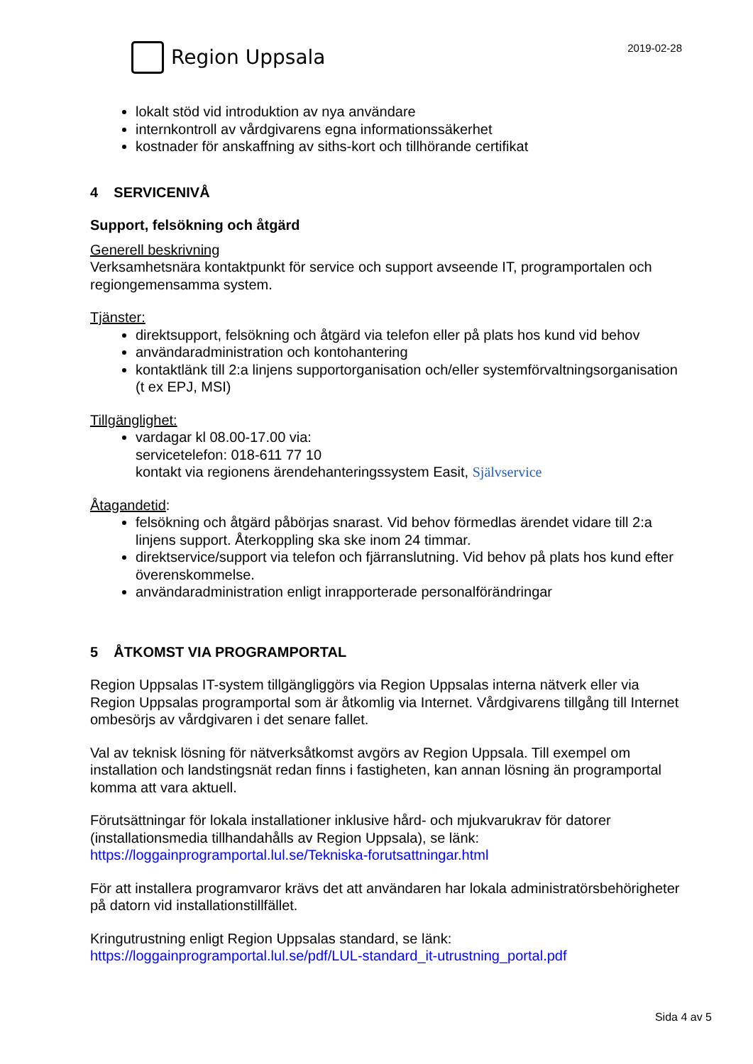Region Uppsala
2019-02-28
lokalt stöd vid introduktion av nya användare
internkontroll av vårdgivarens egna informationssäkerhet
kostnader för anskaffning av siths-kort och tillhörande certifikat
4 SERVICENIVÅ
Support, felsökning och åtgärd
Generell beskrivning
Verksamhetsnära kontaktpunkt för service och support avseende IT, programportalen och regiongemensamma system.
Tjänster:
direktsupport, felsökning och åtgärd via telefon eller på plats hos kund vid behov
användaradministration och kontohantering
kontaktlänk till 2:a linjens supportorganisation och/eller systemförvaltningsorganisation (t ex EPJ, MSI)
Tillgänglighet:
vardagar kl 08.00-17.00 via:
servicetelefon: 018-611 77 10
kontakt via regionens ärendehanteringssystem Easit, Självservice
Åtagandetid:
felsökning och åtgärd påbörjas snarast. Vid behov förmedlas ärendet vidare till 2:a linjens support. Återkoppling ska ske inom 24 timmar.
direktservice/support via telefon och fjärranslutning. Vid behov på plats hos kund efter överenskommelse.
användaradministration enligt inrapporterade personalförändringar
5 ÅTKOMST VIA PROGRAMPORTAL
Region Uppsalas IT-system tillgängliggörs via Region Uppsalas interna nätverk eller via Region Uppsalas programportal som är åtkomlig via Internet. Vårdgivarens tillgång till Internet ombesörjs av vårdgivaren i det senare fallet.
Val av teknisk lösning för nätverksåtkomst avgörs av Region Uppsala. Till exempel om installation och landstingsnät redan finns i fastigheten, kan annan lösning än programportal komma att vara aktuell.
Förutsättningar för lokala installationer inklusive hård- och mjukvarukrav för datorer (installationsmedia tillhandahålls av Region Uppsala), se länk:
https://loggainprogramportal.lul.se/Tekniska-forutsattningar.html
För att installera programvaror krävs det att användaren har lokala administratörsbehörigheter på datorn vid installationstillfället.
Kringutrustning enligt Region Uppsalas standard, se länk:
https://loggainprogramportal.lul.se/pdf/LUL-standard_it-utrustning_portal.pdf
Sida 4 av 5